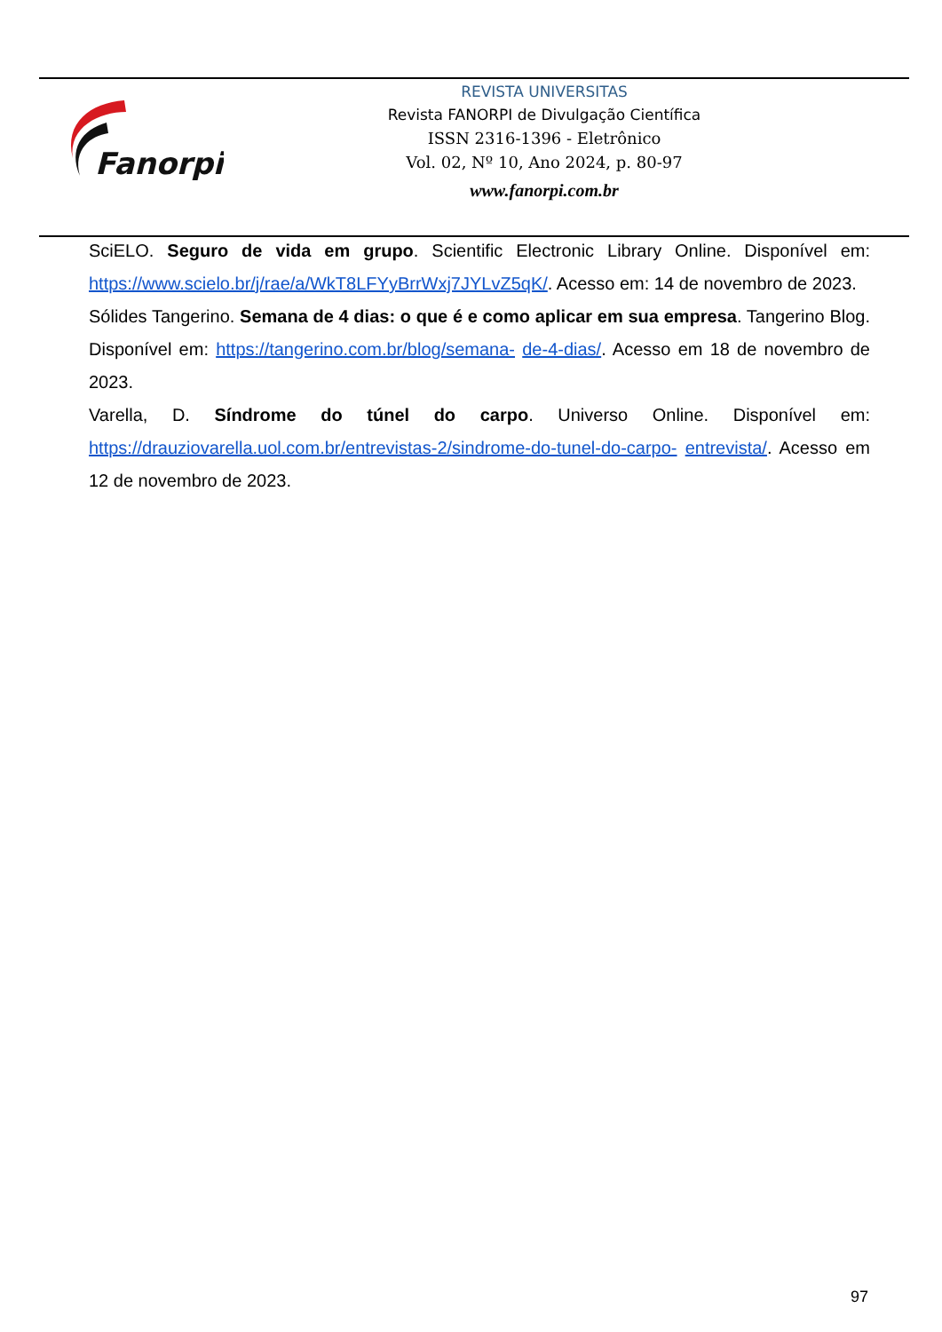Fanorpi
REVISTA UNIVERSITAS
Revista FANORPI de Divulgação Científica
ISSN 2316-1396 - Eletrônico
Vol. 02, Nº 10, Ano 2024, p. 80-97
www.fanorpi.com.br
SciELO. Seguro de vida em grupo. Scientific Electronic Library Online. Disponível em: https://www.scielo.br/j/rae/a/WkT8LFYyBrrWxj7JYLvZ5qK/. Acesso em: 14 de novembro de 2023.
Sólides Tangerino. Semana de 4 dias: o que é e como aplicar em sua empresa. Tangerino Blog. Disponível em: https://tangerino.com.br/blog/semana- de-4-dias/. Acesso em 18 de novembro de 2023.
Varella, D. Síndrome do túnel do carpo. Universo Online. Disponível em: https://drauziovarella.uol.com.br/entrevistas-2/sindrome-do-tunel-do-carpo- entrevista/. Acesso em 12 de novembro de 2023.
97